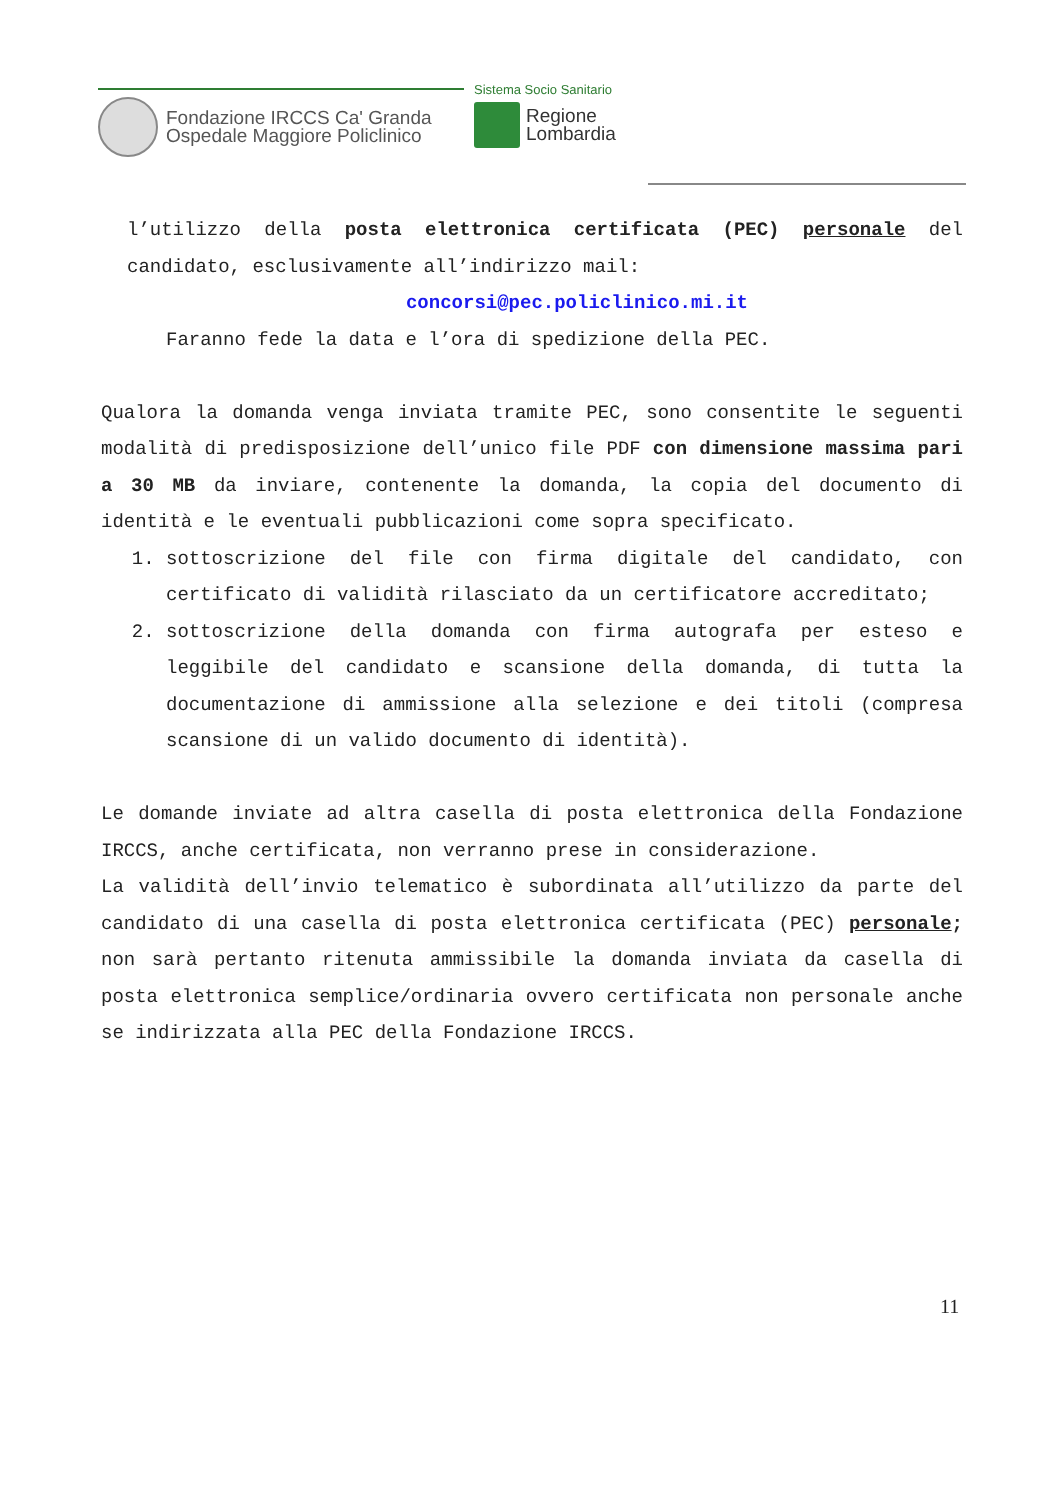Fondazione IRCCS Ca' Granda
Ospedale Maggiore Policlinico
Sistema Socio Sanitario
Regione
Lombardia
l’utilizzo della posta elettronica certificata (PEC) personale del candidato, esclusivamente all’indirizzo mail:
concorsi@pec.policlinico.mi.it
Faranno fede la data e l’ora di spedizione della PEC.
Qualora la domanda venga inviata tramite PEC, sono consentite le seguenti modalità di predisposizione dell’unico file PDF con dimensione massima pari a 30 MB da inviare, contenente la domanda, la copia del documento di identità e le eventuali pubblicazioni come sopra specificato.
1. sottoscrizione del file con firma digitale del candidato, con certificato di validità rilasciato da un certificatore accreditato;
2. sottoscrizione della domanda con firma autografa per esteso e leggibile del candidato e scansione della domanda, di tutta la documentazione di ammissione alla selezione e dei titoli (compresa scansione di un valido documento di identità).
Le domande inviate ad altra casella di posta elettronica della Fondazione IRCCS, anche certificata, non verranno prese in considerazione.
La validità dell’invio telematico è subordinata all’utilizzo da parte del candidato di una casella di posta elettronica certificata (PEC) personale; non sarà pertanto ritenuta ammissibile la domanda inviata da casella di posta elettronica semplice/ordinaria ovvero certificata non personale anche se indirizzata alla PEC della Fondazione IRCCS.
11